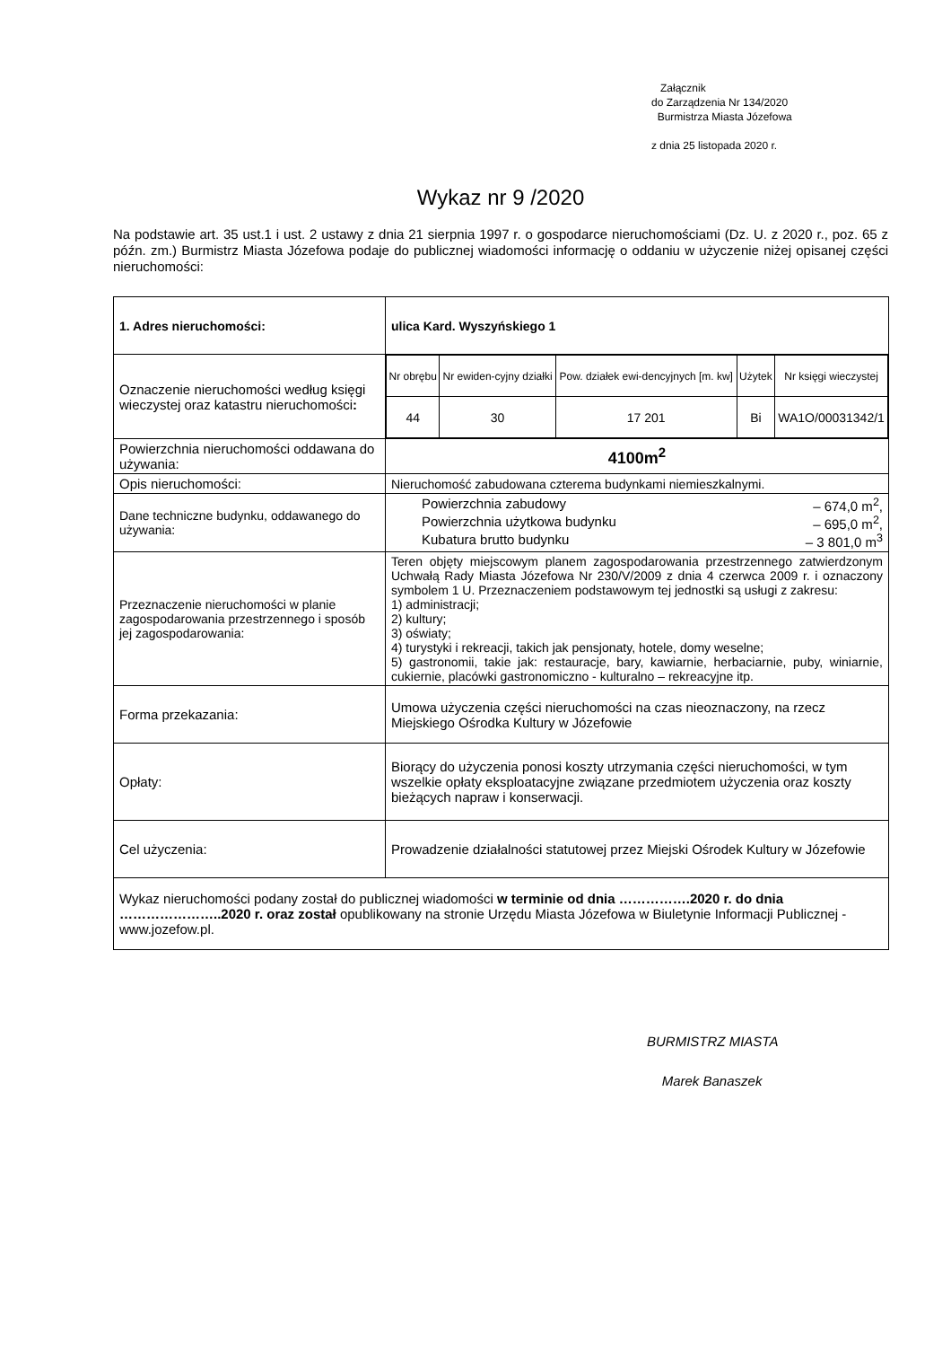Załącznik
do Zarządzenia Nr 134/2020
Burmistrza Miasta Józefowa
z dnia 25 listopada 2020 r.
Wykaz nr 9 /2020
Na podstawie art. 35 ust.1 i ust. 2 ustawy z dnia 21 sierpnia 1997 r. o gospodarce nieruchomościami (Dz. U. z 2020 r., poz. 65 z późn. zm.) Burmistrz Miasta Józefowa podaje do publicznej wiadomości informację o oddaniu w użyczenie niżej opisanej części nieruchomości:
| 1. Adres nieruchomości: | ulica Kard. Wyszyńskiego 1 |
| Oznaczenie nieruchomości według księgi wieczystej oraz katastru nieruchomości : | / Nr obrębu / Nr ewiden-cyjny działki / Pow. działek ewi-dencyjnych [m. kw] / Użytek / Nr księgi wieczystej / / 44 / 30 / 17 201 / Bi / WA1O/00031342/1 / |
| Powierzchnia nieruchomości oddawana do używania: | 4100m<sup>2</sup> |
| Opis nieruchomości: | Nieruchomość zabudowana czterema budynkami niemieszkalnymi. |
| Dane techniczne budynku, oddawanego do używania: | Powierzchnia zabudowy – 674,0 m<sup>2</sup>, Powierzchnia użytkowa budynku – 695,0 m<sup>2</sup>, Kubatura brutto budynku – 3 801,0 m<sup>3</sup> |
| Przeznaczenie nieruchomości w planie zagospodarowania przestrzennego i sposób jej zagospodarowania: | Teren objęty miejscowym planem zagospodarowania przestrzennego zatwierdzonym Uchwałą Rady Miasta Józefowa Nr 230/V/2009 z dnia 4 czerwca 2009 r. i oznaczony symbolem 1 U. Przeznaczeniem podstawowym tej jednostki są usługi z zakresu: 1) administracji; 2) kultury; 3) oświaty; 4) turystyki i rekreacji, takich jak pensjonaty, hotele, domy weselne; 5) gastronomii, takie jak: restauracje, bary, kawiarnie, herbaciarnie, puby, winiarnie, cukiernie, placówki gastronomiczno - kulturalno – rekreacyjne itp. |
| Forma przekazania: | Umowa użyczenia części nieruchomości na czas nieoznaczony, na rzecz Miejskiego Ośrodka Kultury w Józefowie |
| Opłaty: | Biorący do użyczenia ponosi koszty utrzymania części nieruchomości, w tym wszelkie opłaty eksploatacyjne związane przedmiotem użyczenia oraz koszty bieżących napraw i konserwacji. |
| Cel użyczenia: | Prowadzenie działalności statutowej przez Miejski Ośrodek Kultury w Józefowie |
| Wykaz nieruchomości podany został do publicznej wiadomości w terminie od dnia …………….2020 r. do dnia …………………..2020 r. oraz został opublikowany na stronie Urzędu Miasta Józefowa w Biuletynie Informacji Publicznej - www.jozefow.pl. | |
BURMISTRZ MIASTA
Marek Banaszek